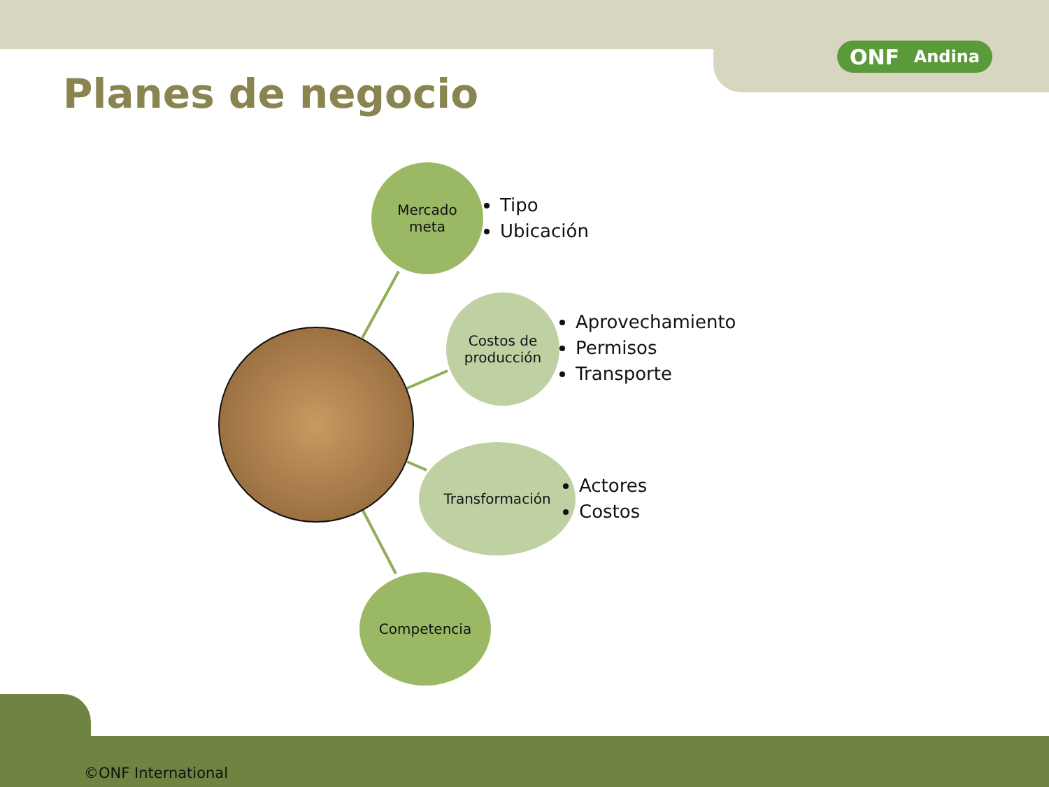ONF Andina
Planes de negocio
Mercado
meta
Tipo
Ubicación
Costos de
producción
Aprovechamiento
Permisos
Transporte
Transformación
Actores
Costos
Competencia
©ONF International